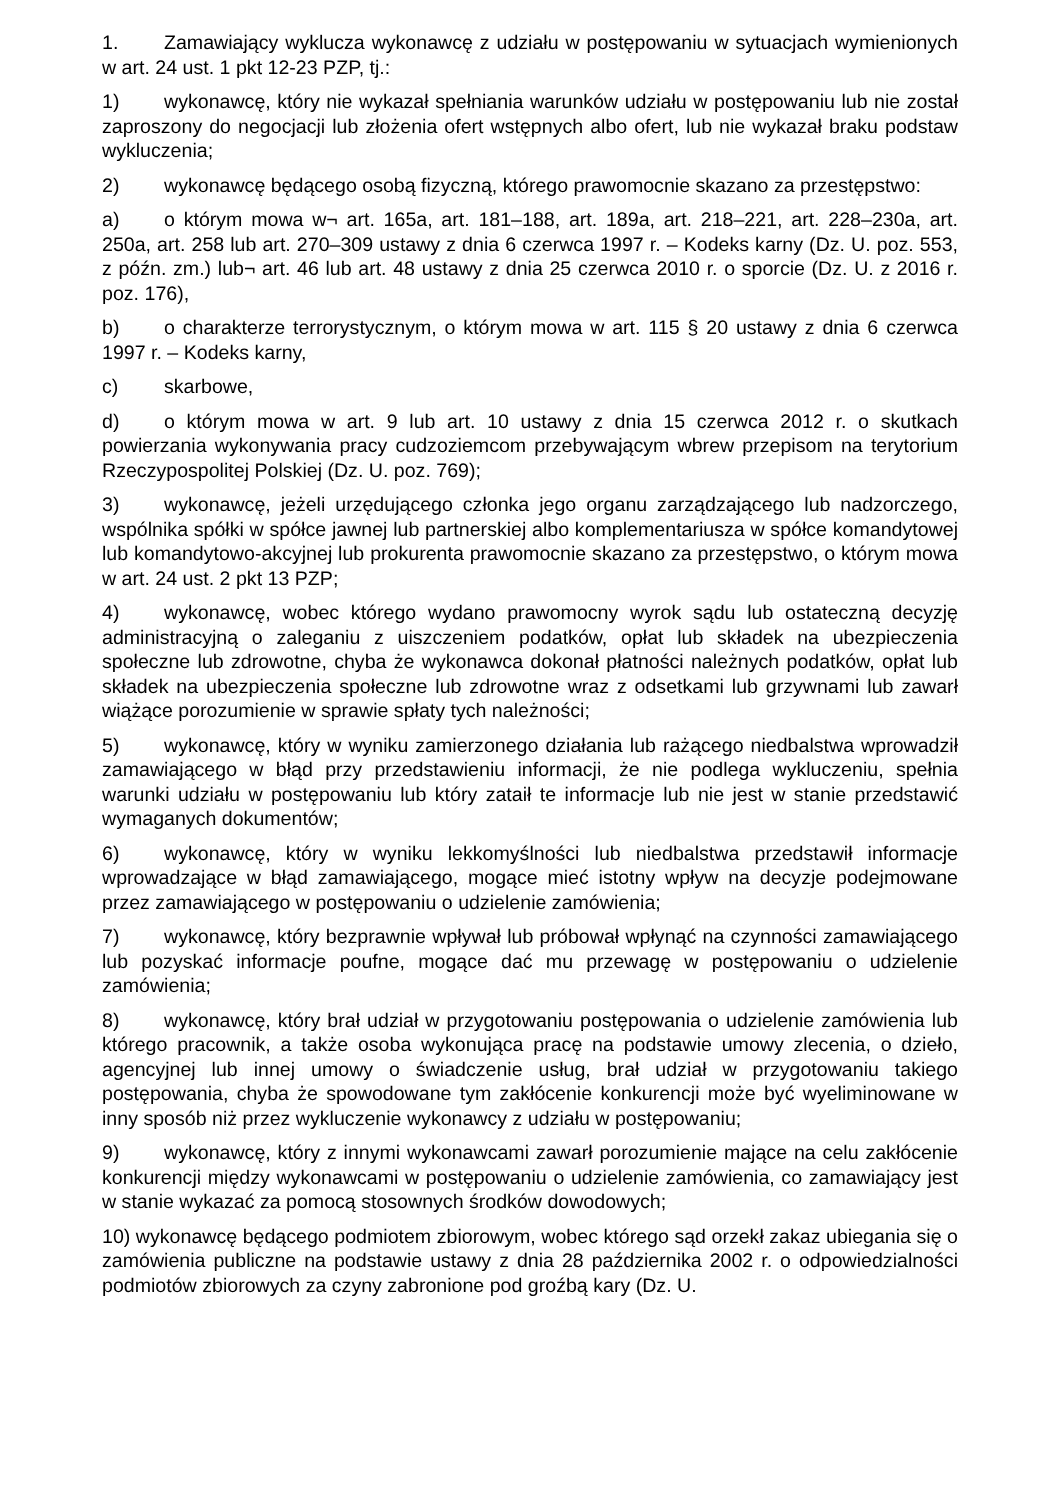1. Zamawiający wyklucza wykonawcę z udziału w postępowaniu w sytuacjach wymienionych w art. 24 ust. 1 pkt 12-23 PZP, tj.:
1) wykonawcę, który nie wykazał spełniania warunków udziału w postępowaniu lub nie został zaproszony do negocjacji lub złożenia ofert wstępnych albo ofert, lub nie wykazał braku podstaw wykluczenia;
2) wykonawcę będącego osobą fizyczną, którego prawomocnie skazano za przestępstwo:
a) o którym mowa w¬ art. 165a, art. 181–188, art. 189a, art. 218–221, art. 228–230a, art. 250a, art. 258 lub art. 270–309 ustawy z dnia 6 czerwca 1997 r. – Kodeks karny (Dz. U. poz. 553, z późn. zm.) lub¬ art. 46 lub art. 48 ustawy z dnia 25 czerwca 2010 r. o sporcie (Dz. U. z 2016 r. poz. 176),
b) o charakterze terrorystycznym, o którym mowa w art. 115 § 20 ustawy z dnia 6 czerwca 1997 r. – Kodeks karny,
c) skarbowe,
d) o którym mowa w art. 9 lub art. 10 ustawy z dnia 15 czerwca 2012 r. o skutkach powierzania wykonywania pracy cudzoziemcom przebywającym wbrew przepisom na terytorium Rzeczypospolitej Polskiej (Dz. U. poz. 769);
3) wykonawcę, jeżeli urzędującego członka jego organu zarządzającego lub nadzorczego, wspólnika spółki w spółce jawnej lub partnerskiej albo komplementariusza w spółce komandytowej lub komandytowo-akcyjnej lub prokurenta prawomocnie skazano za przestępstwo, o którym mowa w art. 24 ust. 2 pkt 13 PZP;
4) wykonawcę, wobec którego wydano prawomocny wyrok sądu lub ostateczną decyzję administracyjną o zaleganiu z uiszczeniem podatków, opłat lub składek na ubezpieczenia społeczne lub zdrowotne, chyba że wykonawca dokonał płatności należnych podatków, opłat lub składek na ubezpieczenia społeczne lub zdrowotne wraz z odsetkami lub grzywnami lub zawarł wiążące porozumienie w sprawie spłaty tych należności;
5) wykonawcę, który w wyniku zamierzonego działania lub rażącego niedbalstwa wprowadził zamawiającego w błąd przy przedstawieniu informacji, że nie podlega wykluczeniu, spełnia warunki udziału w postępowaniu lub który zataił te informacje lub nie jest w stanie przedstawić wymaganych dokumentów;
6) wykonawcę, który w wyniku lekkomyślności lub niedbalstwa przedstawił informacje wprowadzające w błąd zamawiającego, mogące mieć istotny wpływ na decyzje podejmowane przez zamawiającego w postępowaniu o udzielenie zamówienia;
7) wykonawcę, który bezprawnie wpływał lub próbował wpłynąć na czynności zamawiającego lub pozyskać informacje poufne, mogące dać mu przewagę w postępowaniu o udzielenie zamówienia;
8) wykonawcę, który brał udział w przygotowaniu postępowania o udzielenie zamówienia lub którego pracownik, a także osoba wykonująca pracę na podstawie umowy zlecenia, o dzieło, agencyjnej lub innej umowy o świadczenie usług, brał udział w przygotowaniu takiego postępowania, chyba że spowodowane tym zakłócenie konkurencji może być wyeliminowane w inny sposób niż przez wykluczenie wykonawcy z udziału w postępowaniu;
9) wykonawcę, który z innymi wykonawcami zawarł porozumienie mające na celu zakłócenie konkurencji między wykonawcami w postępowaniu o udzielenie zamówienia, co zamawiający jest w stanie wykazać za pomocą stosownych środków dowodowych;
10) wykonawcę będącego podmiotem zbiorowym, wobec którego sąd orzekł zakaz ubiegania się o zamówienia publiczne na podstawie ustawy z dnia 28 października 2002 r. o odpowiedzialności podmiotów zbiorowych za czyny zabronione pod groźbą kary (Dz. U.